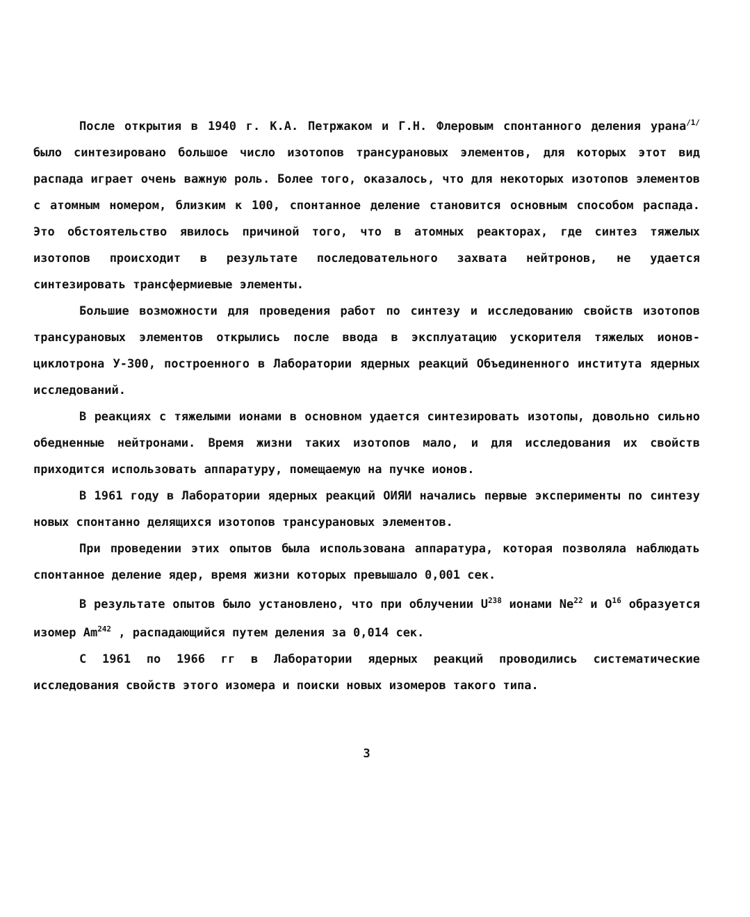После открытия в 1940 г. К.А. Петржаком и Г.Н. Флеровым спонтанного деления урана<sup>/1/</sup> было синтезировано большое число изотопов трансурановых элементов, для которых этот вид распада играет очень важную роль. Более того, оказалось, что для некоторых изотопов элементов с атомным номером, близким к 100, спонтанное деление становится основным способом распада. Это обстоятельство явилось причиной того, что в атомных реакторах, где синтез тяжелых изотопов происходит в результате последовательного захвата нейтронов, не удается синтезировать трансфермиевые элементы.
Большие возможности для проведения работ по синтезу и исследованию свойств изотопов трансурановых элементов открылись после ввода в эксплуатацию ускорителя тяжелых ионов-циклотрона У-300, построенного в Лаборатории ядерных реакций Объединенного института ядерных исследований.
В реакциях с тяжелыми ионами в основном удается синтезировать изотопы, довольно сильно обедненные нейтронами. Время жизни таких изотопов мало, и для исследования их свойств приходится использовать аппаратуру, помещаемую на пучке ионов.
В 1961 году в Лаборатории ядерных реакций ОИЯИ начались первые эксперименты по синтезу новых спонтанно делящихся изотопов трансурановых элементов.
При проведении этих опытов была использована аппаратура, которая позволяла наблюдать спонтанное деление ядер, время жизни которых превышало 0,001 сек.
В результате опытов было установлено, что при облучении U<sup>238</sup> ионами Ne<sup>22</sup> и O<sup>16</sup> образуется изомер Am<sup>242</sup> , распадающийся путем деления за 0,014 сек.
С 1961 по 1966 гг в Лаборатории ядерных реакций проводились систематические исследования свойств этого изомера и поиски новых изомеров такого типа.
3